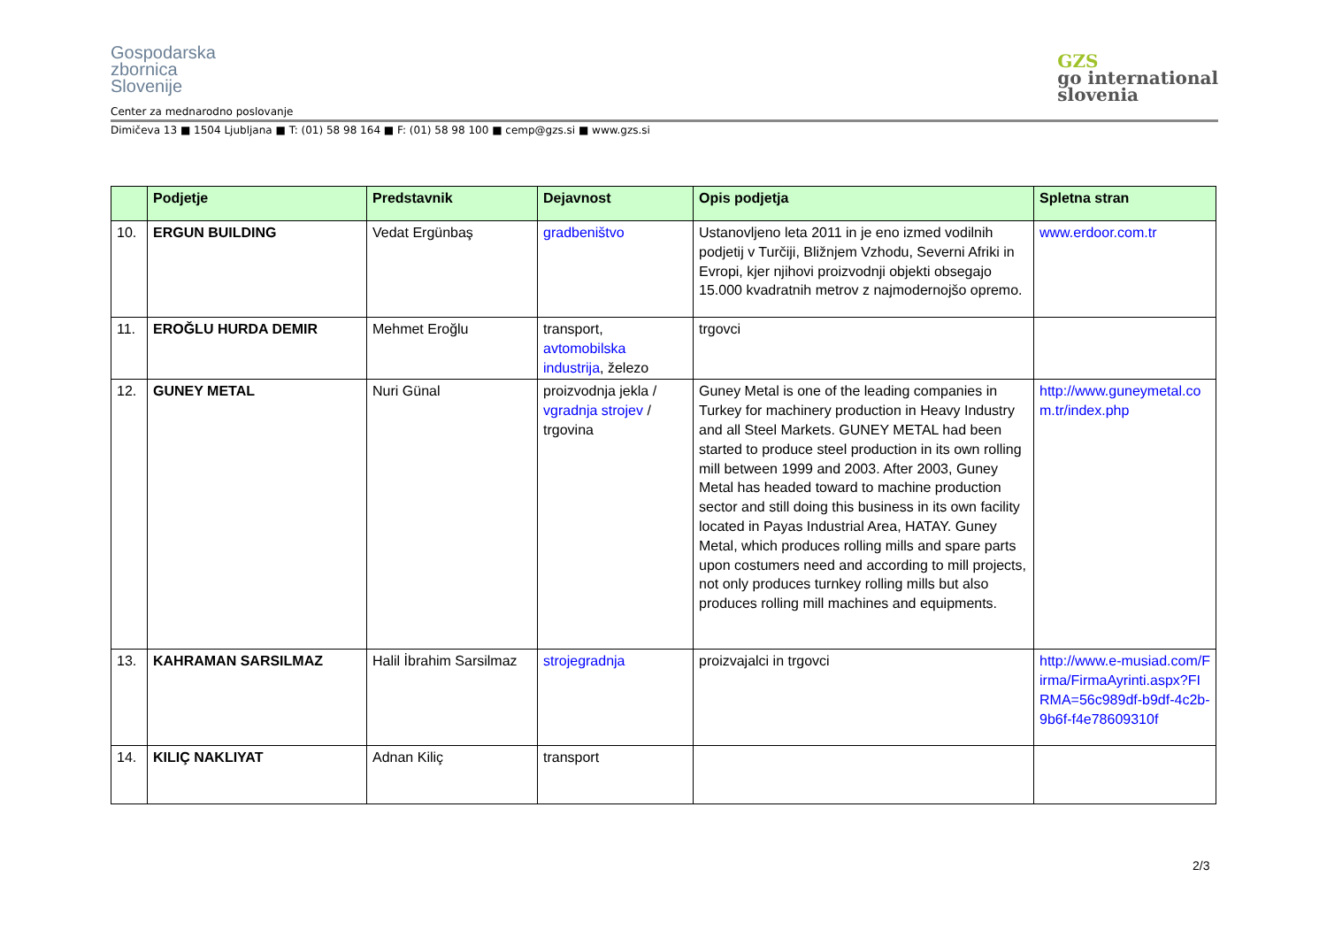Gospodarska
zbornica
Slovenije
GZS
go international
slovenia
Center za mednarodno poslovanje
Dimičeva 13 ■ 1504 Ljubljana ■ T: (01) 58 98 164 ■ F: (01) 58 98 100 ■ cemp@gzs.si ■ www.gzs.si
| | Podjetje | Predstavnik | Dejavnost | Opis podjetja | Spletna stran |
| --- | --- | --- | --- | --- | --- |
| 10. | ERGUN BUILDING | Vedat Ergünbaş | gradbeništvo | Ustanovljeno leta 2011 in je eno izmed vodilnih podjetij v Turčiji, Bližnjem Vzhodu, Severni Afriki in Evropi, kjer njihovi proizvodnji objekti obsegajo 15.000 kvadratnih metrov z najmodernojšo opremo. | www.erdoor.com.tr |
| 11. | EROĞLU HURDA DEMIR | Mehmet Eroğlu | transport, avtomobilska industrija , železo | trgovci | |
| 12. | GUNEY METAL | Nuri Günal | proizvodnja jekla / vgradnja strojev / trgovina | Guney Metal is one of the leading companies in Turkey for machinery production in Heavy Industry and all Steel Markets. GUNEY METAL had been started to produce steel production in its own rolling mill between 1999 and 2003. After 2003, Guney Metal has headed toward to machine production sector and still doing this business in its own facility located in Payas Industrial Area, HATAY. Guney Metal, which produces rolling mills and spare parts upon costumers need and according to mill projects, not only produces turnkey rolling mills but also produces rolling mill machines and equipments. | http://www.guneymetal.com.tr/index.php |
| 13. | KAHRAMAN SARSILMAZ | Halil İbrahim Sarsilmaz | strojegradnja | proizvajalci in trgovci | http://www.e-musiad.com/Firma/FirmaAyrinti.aspx?FIRMA=56c989df-b9df-4c2b-9b6f-f4e78609310f |
| 14. | KILIÇ NAKLIYAT | Adnan Kiliç | transport | | |
2/3